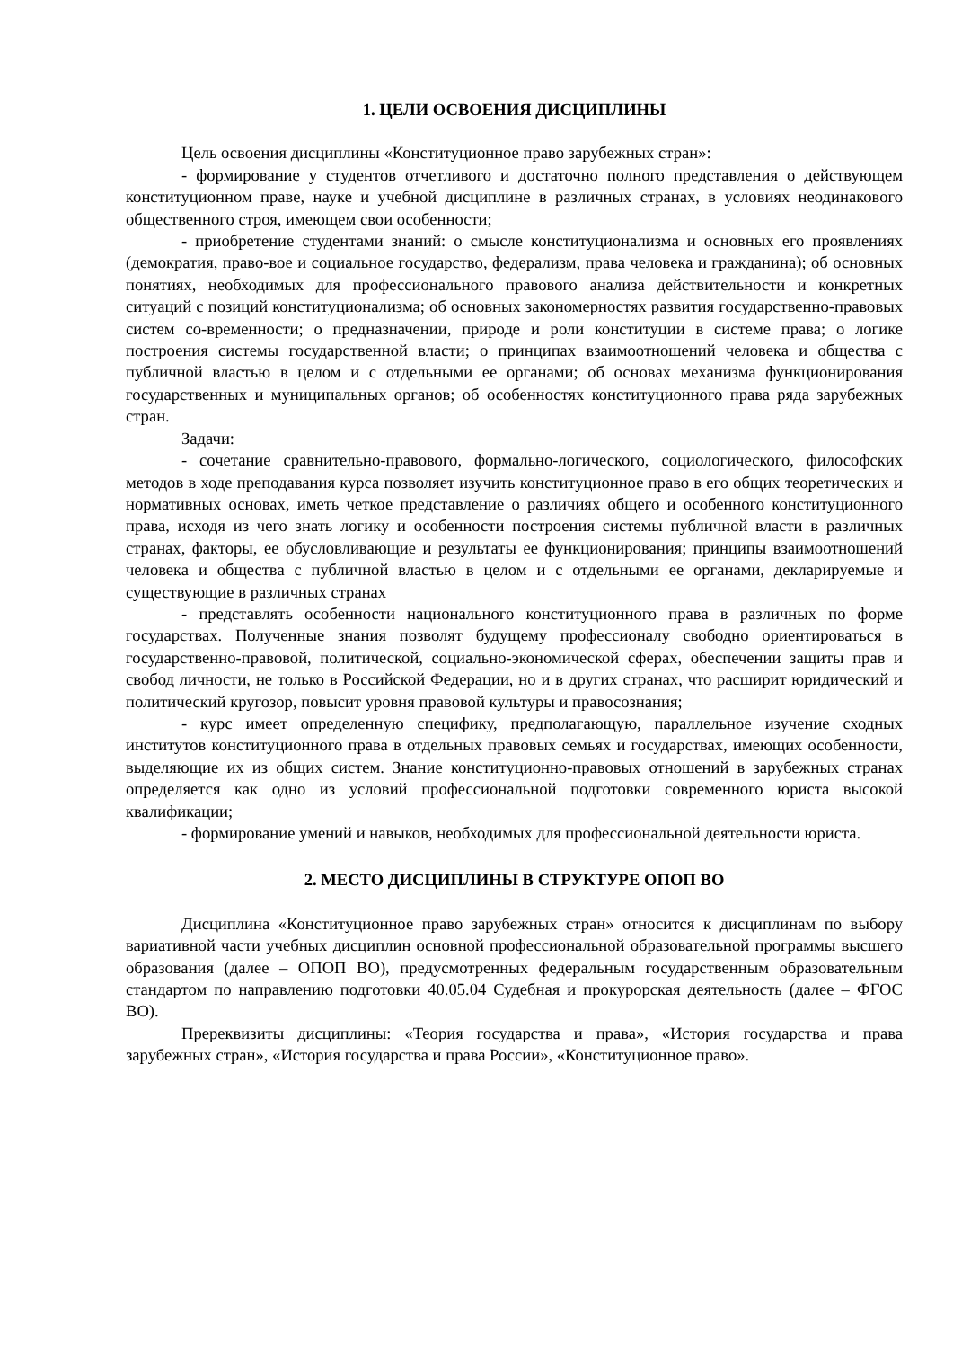1. ЦЕЛИ ОСВОЕНИЯ ДИСЦИПЛИНЫ
Цель освоения дисциплины «Конституционное право зарубежных стран»:
- формирование у студентов отчетливого и достаточно полного представления о действующем конституционном праве, науке и учебной дисциплине в различных странах, в условиях неодинакового общественного строя, имеющем свои особенности;
- приобретение студентами знаний: о смысле конституционализма и основных его проявлениях (демократия, право-вое и социальное государство, федерализм, права человека и гражданина); об основных понятиях, необходимых для профессионального правового анализа действительности и конкретных ситуаций с позиций конституционализма; об основных закономерностях развития государственно-правовых систем со-временности; о предназначении, природе и роли конституции в системе права; о логике построения системы государственной власти; о принципах взаимоотношений человека и общества с публичной властью в целом и с отдельными ее органами; об основах механизма функционирования государственных и муниципальных органов; об особенностях конституционного права ряда зарубежных стран.
Задачи:
- сочетание сравнительно-правового, формально-логического, социологического, философских методов в ходе преподавания курса позволяет изучить конституционное право в его общих теоретических и нормативных основах, иметь четкое представление о различиях общего и особенного конституционного права, исходя из чего знать логику и особенности построения системы публичной власти в различных странах, факторы, ее обусловливающие и результаты ее функционирования; принципы взаимоотношений человека и общества с публичной властью в целом и с отдельными ее органами, декларируемые и существующие в различных странах
- представлять особенности национального конституционного права в различных по форме государствах. Полученные знания позволят будущему профессионалу свободно ориентироваться в государственно-правовой, политической, социально-экономической сферах, обеспечении защиты прав и свобод личности, не только в Российской Федерации, но и в других странах, что расширит юридический и политический кругозор, повысит уровня правовой культуры и правосознания;
- курс имеет определенную специфику, предполагающую, параллельное изучение сходных институтов конституционного права в отдельных правовых семьях и государствах, имеющих особенности, выделяющие их из общих систем. Знание конституционно-правовых отношений в зарубежных странах определяется как одно из условий профессиональной подготовки современного юриста высокой квалификации;
- формирование умений и навыков, необходимых для профессиональной деятельности юриста.
2. МЕСТО ДИСЦИПЛИНЫ В СТРУКТУРЕ ОПОП ВО
Дисциплина «Конституционное право зарубежных стран» относится к дисциплинам по выбору вариативной части учебных дисциплин основной профессиональной образовательной программы высшего образования (далее – ОПОП ВО), предусмотренных федеральным государственным образовательным стандартом по направлению подготовки 40.05.04 Судебная и прокурорская деятельность (далее – ФГОС ВО).
Пререквизиты дисциплины: «Теория государства и права», «История государства и права зарубежных стран», «История государства и права России», «Конституционное право».